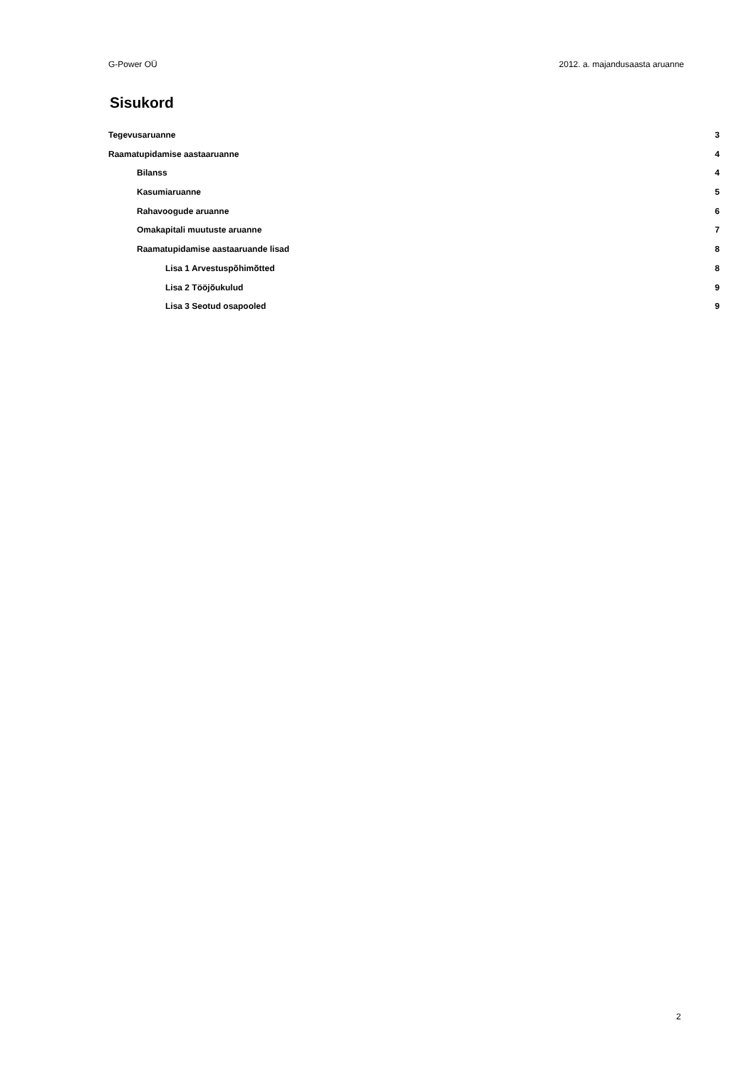G-Power OÜ 2012. a. majandusaasta aruanne
Sisukord
Tegevusaruanne 3
Raamatupidamise aastaaruanne 4
Bilanss 4
Kasumiaruanne 5
Rahavoogude aruanne 6
Omakapitali muutuste aruanne 7
Raamatupidamise aastaaruande lisad 8
Lisa 1 Arvestuspõhimõtted 8
Lisa 2 Tööjõukulud 9
Lisa 3 Seotud osapooled 9
2